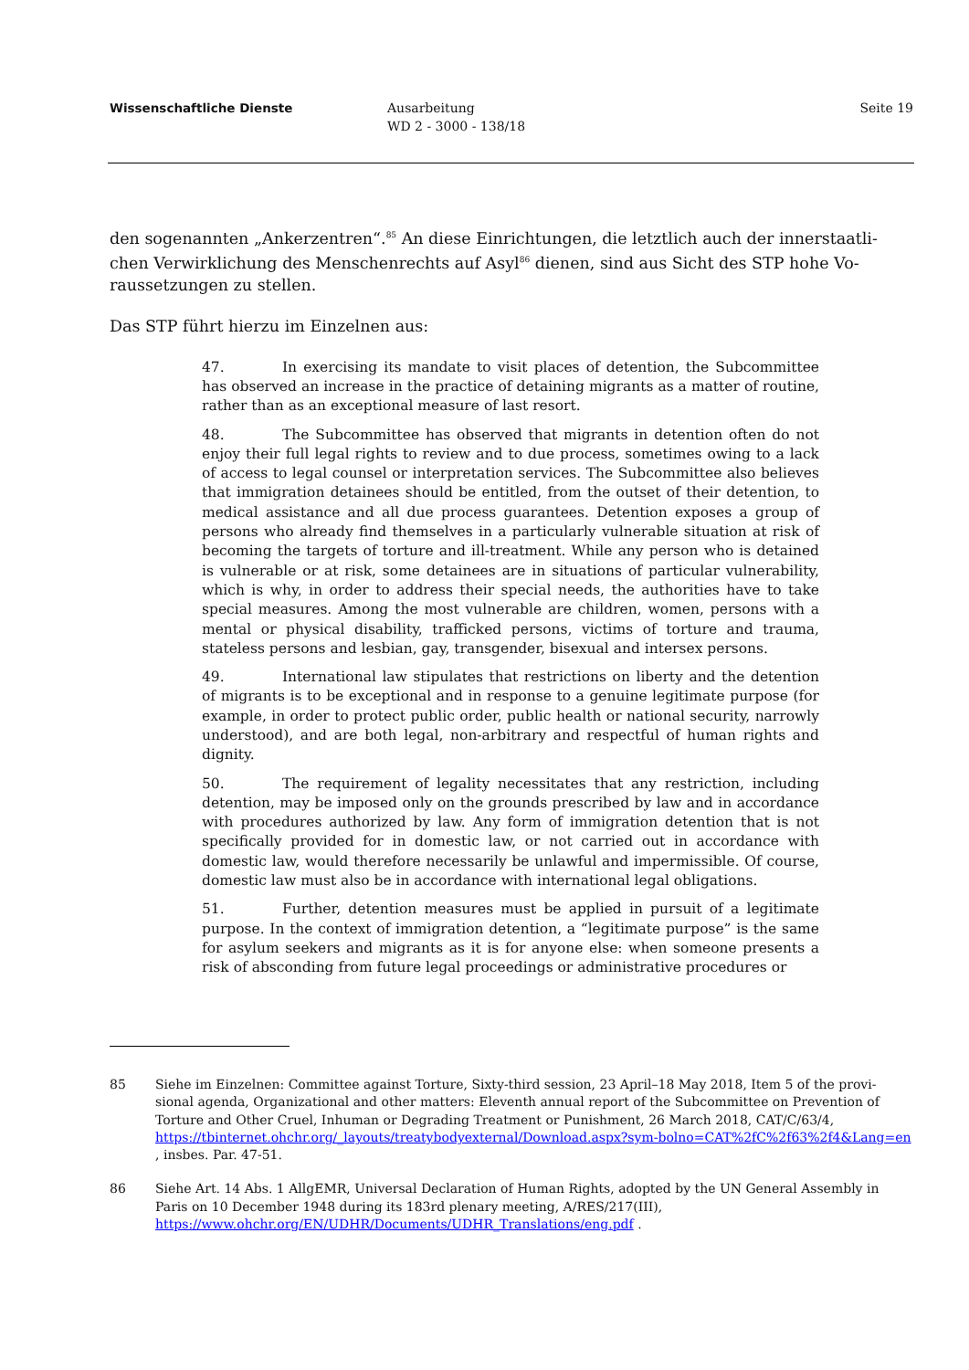Wissenschaftliche Dienste Ausarbeitung
WD 2 - 3000 - 138/18
Seite 19
den sogenannten „Ankerzentren“.<sup>85</sup> An diese Einrichtungen, die letztlich auch der innerstaatli-chen Verwirklichung des Menschenrechts auf Asyl<sup>86</sup> dienen, sind aus Sicht des STP hohe Vo-raussetzungen zu stellen.
Das STP führt hierzu im Einzelnen aus:
47. In exercising its mandate to visit places of detention, the Subcommittee has observed an increase in the practice of detaining migrants as a matter of routine, rather than as an exceptional measure of last resort.
48. The Subcommittee has observed that migrants in detention often do not enjoy their full legal rights to review and to due process, sometimes owing to a lack of access to legal counsel or interpretation services. The Subcommittee also believes that immigration detainees should be entitled, from the outset of their detention, to medical assistance and all due process guarantees. Detention exposes a group of persons who already find themselves in a particularly vulnerable situation at risk of becoming the targets of torture and ill-treatment. While any person who is detained is vulnerable or at risk, some detainees are in situations of particular vulnerability, which is why, in order to address their special needs, the authorities have to take special measures. Among the most vulnerable are children, women, persons with a mental or physical disability, trafficked persons, victims of torture and trauma, stateless persons and lesbian, gay, transgender, bisexual and intersex persons.
49. International law stipulates that restrictions on liberty and the detention of migrants is to be exceptional and in response to a genuine legitimate purpose (for example, in order to protect public order, public health or national security, narrowly understood), and are both legal, non-arbitrary and respectful of human rights and dignity.
50. The requirement of legality necessitates that any restriction, including detention, may be imposed only on the grounds prescribed by law and in accordance with procedures authorized by law. Any form of immigration detention that is not specifically provided for in domestic law, or not carried out in accordance with domestic law, would therefore necessarily be unlawful and impermissible. Of course, domestic law must also be in accordance with international legal obligations.
51. Further, detention measures must be applied in pursuit of a legitimate purpose. In the context of immigration detention, a “legitimate purpose” is the same for asylum seekers and migrants as it is for anyone else: when someone presents a risk of absconding from future legal proceedings or administrative procedures or
85 Siehe im Einzelnen: Committee against Torture, Sixty-third session, 23 April–18 May 2018, Item 5 of the provi-sional agenda, Organizational and other matters: Eleventh annual report of the Subcommittee on Prevention of Torture and Other Cruel, Inhuman or Degrading Treatment or Punishment, 26 March 2018, CAT/C/63/4, https://tbinternet.ohchr.org/_layouts/treatybodyexternal/Download.aspx?sym-bolno=CAT%2fC%2f63%2f4&Lang=en , insbes. Par. 47-51.
86 Siehe Art. 14 Abs. 1 AllgEMR, Universal Declaration of Human Rights, adopted by the UN General Assembly in Paris on 10 December 1948 during its 183rd plenary meeting, A/RES/217(III), https://www.ohchr.org/EN/UDHR/Documents/UDHR_Translations/eng.pdf .